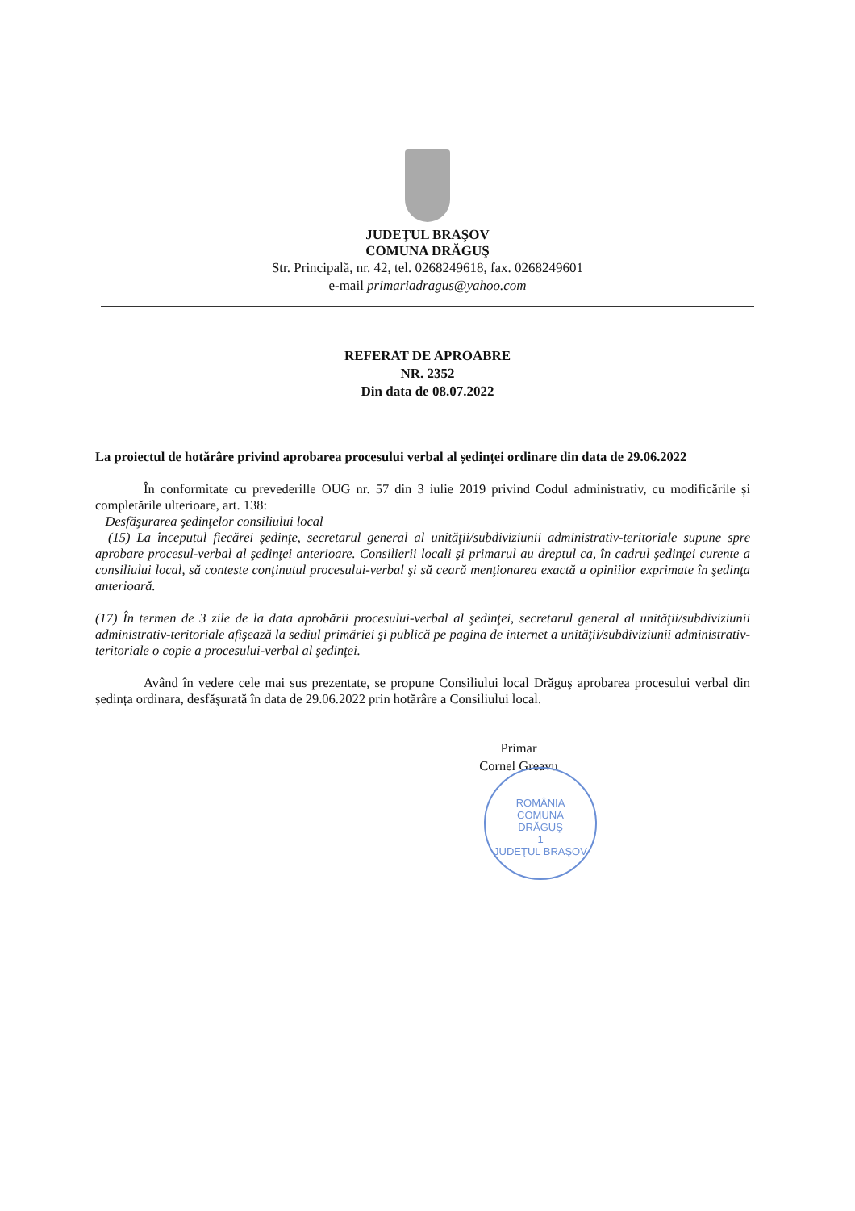JUDEŢUL BRAŞOV
COMUNA DRĂGUŞ
Str. Principală, nr. 42, tel. 0268249618, fax. 0268249601
e-mail primariadragus@yahoo.com
REFERAT DE APROABRE
NR. 2352
Din data de 08.07.2022
La proiectul de hotărâre privind aprobarea procesului verbal al ședinței ordinare din data de 29.06.2022
În conformitate cu prevederille OUG nr. 57 din 3 iulie 2019 privind Codul administrativ, cu modificările și completările ulterioare, art. 138:
Desfăşurarea şedinţelor consiliului local
(15) La începutul fiecărei şedinţe, secretarul general al unităţii/subdiviziunii administrativ-teritoriale supune spre aprobare procesul-verbal al şedinţei anterioare. Consilierii locali şi primarul au dreptul ca, în cadrul şedinţei curente a consiliului local, să conteste conţinutul procesului-verbal şi să ceară menţionarea exactă a opiniilor exprimate în şedinţa anterioară.
(17) În termen de 3 zile de la data aprobării procesului-verbal al şedinţei, secretarul general al unităţii/subdiviziunii administrativ-teritoriale afişează la sediul primăriei şi publică pe pagina de internet a unităţii/subdiviziunii administrativ-teritoriale o copie a procesului-verbal al şedinţei.
Având în vedere cele mai sus prezentate, se propune Consiliului local Drăguş aprobarea procesului verbal din ședința ordinara, desfăşurată în data de 29.06.2022 prin hotărâre a Consiliului local.
Primar
Cornel Greavu
ROMÂNIA
COMUNA
DRĂGUŞ
1
JUDEŢUL BRAŞOV